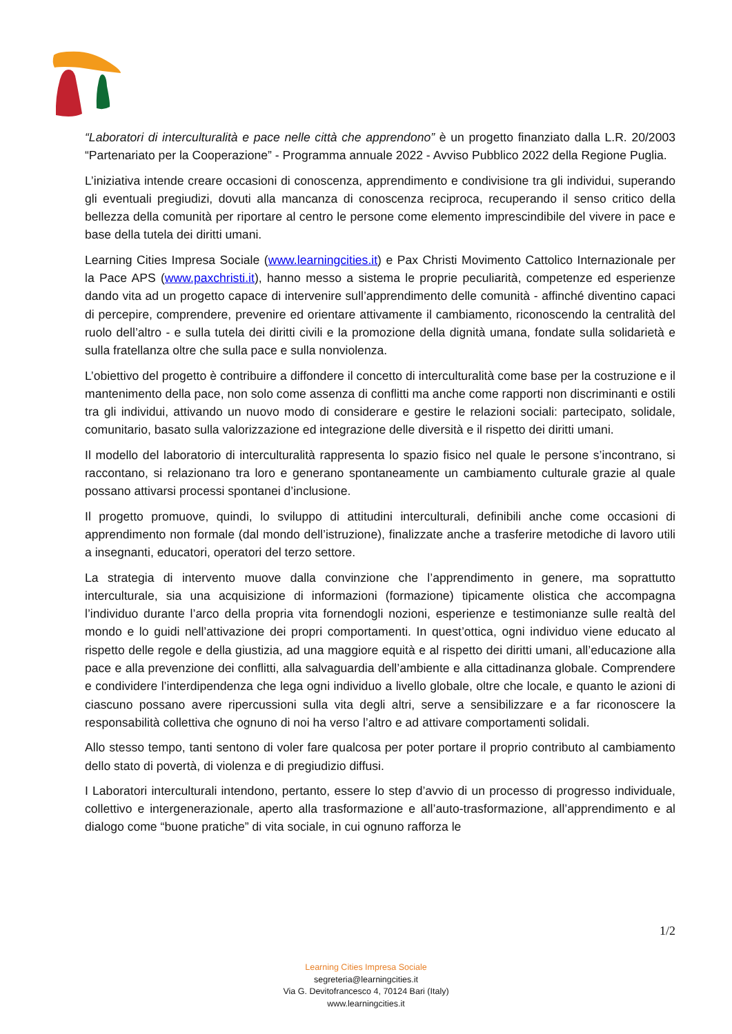“Laboratori di interculturalità e pace nelle città che apprendono” è un progetto finanziato dalla L.R. 20/2003 “Partenariato per la Cooperazione” - Programma annuale 2022 - Avviso Pubblico 2022 della Regione Puglia.
L’iniziativa intende creare occasioni di conoscenza, apprendimento e condivisione tra gli individui, superando gli eventuali pregiudizi, dovuti alla mancanza di conoscenza reciproca, recuperando il senso critico della bellezza della comunità per riportare al centro le persone come elemento imprescindibile del vivere in pace e base della tutela dei diritti umani.
Learning Cities Impresa Sociale (www.learningcities.it) e Pax Christi Movimento Cattolico Internazionale per la Pace APS (www.paxchristi.it), hanno messo a sistema le proprie peculiarità, competenze ed esperienze dando vita ad un progetto capace di intervenire sull’apprendimento delle comunità - affinché diventino capaci di percepire, comprendere, prevenire ed orientare attivamente il cambiamento, riconoscendo la centralità del ruolo dell’altro - e sulla tutela dei diritti civili e la promozione della dignità umana, fondate sulla solidarietà e sulla fratellanza oltre che sulla pace e sulla nonviolenza.
L’obiettivo del progetto è contribuire a diffondere il concetto di interculturalità come base per la costruzione e il mantenimento della pace, non solo come assenza di conflitti ma anche come rapporti non discriminanti e ostili tra gli individui, attivando un nuovo modo di considerare e gestire le relazioni sociali: partecipato, solidale, comunitario, basato sulla valorizzazione ed integrazione delle diversità e il rispetto dei diritti umani.
Il modello del laboratorio di interculturalità rappresenta lo spazio fisico nel quale le persone s’incontrano, si raccontano, si relazionano tra loro e generano spontaneamente un cambiamento culturale grazie al quale possano attivarsi processi spontanei d’inclusione.
Il progetto promuove, quindi, lo sviluppo di attitudini interculturali, definibili anche come occasioni di apprendimento non formale (dal mondo dell’istruzione), finalizzate anche a trasferire metodiche di lavoro utili a insegnanti, educatori, operatori del terzo settore.
La strategia di intervento muove dalla convinzione che l’apprendimento in genere, ma soprattutto interculturale, sia una acquisizione di informazioni (formazione) tipicamente olistica che accompagna l’individuo durante l’arco della propria vita fornendogli nozioni, esperienze e testimonianze sulle realtà del mondo e lo guidi nell’attivazione dei propri comportamenti. In quest’ottica, ogni individuo viene educato al rispetto delle regole e della giustizia, ad una maggiore equità e al rispetto dei diritti umani, all’educazione alla pace e alla prevenzione dei conflitti, alla salvaguardia dell’ambiente e alla cittadinanza globale. Comprendere e condividere l’interdipendenza che lega ogni individuo a livello globale, oltre che locale, e quanto le azioni di ciascuno possano avere ripercussioni sulla vita degli altri, serve a sensibilizzare e a far riconoscere la responsabilità collettiva che ognuno di noi ha verso l’altro e ad attivare comportamenti solidali.
Allo stesso tempo, tanti sentono di voler fare qualcosa per poter portare il proprio contributo al cambiamento dello stato di povertà, di violenza e di pregiudizio diffusi.
I Laboratori interculturali intendono, pertanto, essere lo step d’avvio di un processo di progresso individuale, collettivo e intergenerazionale, aperto alla trasformazione e all’auto-trasformazione, all’apprendimento e al dialogo come “buone pratiche” di vita sociale, in cui ognuno rafforza le
1/2
Learning Cities Impresa Sociale
segreteria@learningcities.it
Via G. Devitofrancesco 4, 70124 Bari (Italy)
www.learningcities.it